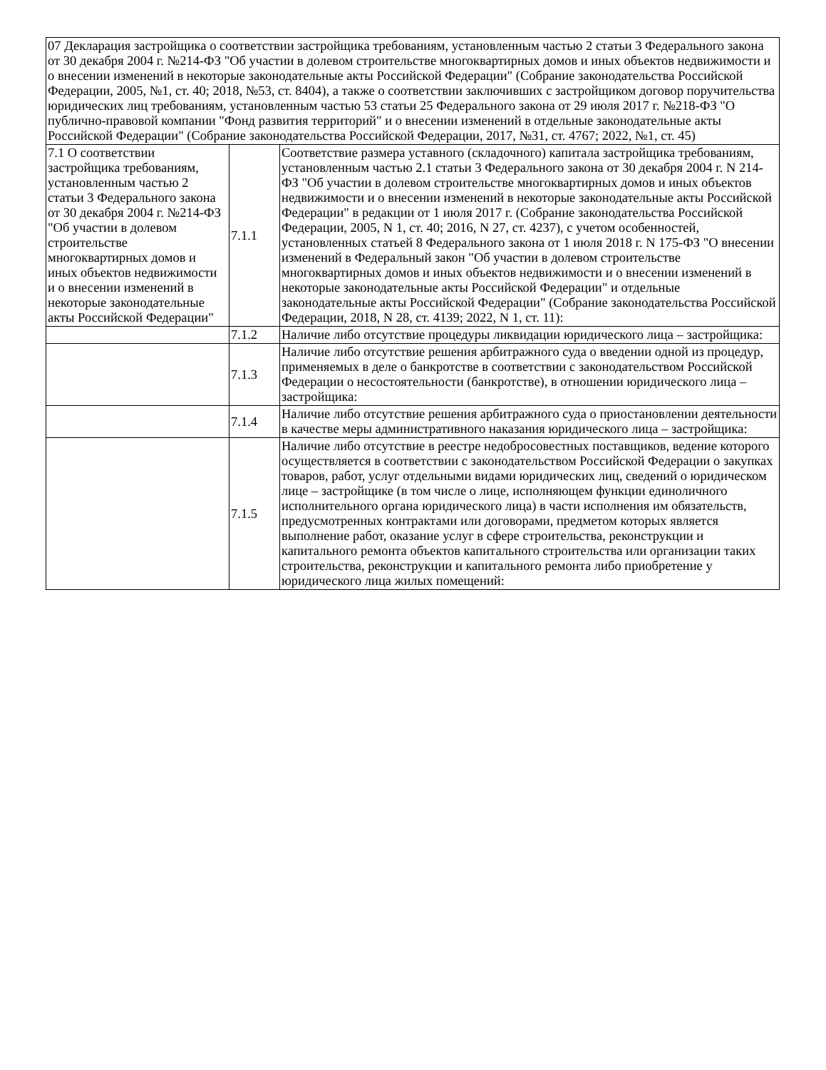| 07 Декларация застройщика о соответствии застройщика требованиям, установленным частью 2 статьи 3 Федерального закона от 30 декабря 2004 г. №214-ФЗ "Об участии в долевом строительстве многоквартирных домов и иных объектов недвижимости и о внесении изменений в некоторые законодательные акты Российской Федерации" (Собрание законодательства Российской Федерации, 2005, №1, ст. 40; 2018, №53, ст. 8404), а также о соответствии заключивших с застройщиком договор поручительства юридических лиц требованиям, установленным частью 53 статьи 25 Федерального закона от 29 июля 2017 г. №218-ФЗ "О публично-правовой компании "Фонд развития территорий" и о внесении изменений в отдельные законодательные акты Российской Федерации" (Собрание законодательства Российской Федерации, 2017, №31, ст. 4767; 2022, №1, ст. 45) | | |
| 7.1 О соответствии застройщика требованиям, установленным частью 2 статьи 3 Федерального закона от 30 декабря 2004 г. №214-ФЗ "Об участии в долевом строительстве многоквартирных домов и иных объектов недвижимости и о внесении изменений в некоторые законодательные акты Российской Федерации" | 7.1.1 | Соответствие размера уставного (складочного) капитала застройщика требованиям, установленным частью 2.1 статьи 3 Федерального закона от 30 декабря 2004 г. N 214-ФЗ "Об участии в долевом строительстве многоквартирных домов и иных объектов недвижимости и о внесении изменений в некоторые законодательные акты Российской Федерации" в редакции от 1 июля 2017 г. (Собрание законодательства Российской Федерации, 2005, N 1, ст. 40; 2016, N 27, ст. 4237), с учетом особенностей, установленных статьей 8 Федерального закона от 1 июля 2018 г. N 175-ФЗ "О внесении изменений в Федеральный закон "Об участии в долевом строительстве многоквартирных домов и иных объектов недвижимости и о внесении изменений в некоторые законодательные акты Российской Федерации" и отдельные законодательные акты Российской Федерации" (Собрание законодательства Российской Федерации, 2018, N 28, ст. 4139; 2022, N 1, ст. 11): |
| | 7.1.2 | Наличие либо отсутствие процедуры ликвидации юридического лица – застройщика: |
| | 7.1.3 | Наличие либо отсутствие решения арбитражного суда о введении одной из процедур, применяемых в деле о банкротстве в соответствии с законодательством Российской Федерации о несостоятельности (банкротстве), в отношении юридического лица – застройщика: |
| | 7.1.4 | Наличие либо отсутствие решения арбитражного суда о приостановлении деятельности в качестве меры административного наказания юридического лица – застройщика: |
| | 7.1.5 | Наличие либо отсутствие в реестре недобросовестных поставщиков, ведение которого осуществляется в соответствии с законодательством Российской Федерации о закупках товаров, работ, услуг отдельными видами юридических лиц, сведений о юридическом лице – застройщике (в том числе о лице, исполняющем функции единоличного исполнительного органа юридического лица) в части исполнения им обязательств, предусмотренных контрактами или договорами, предметом которых является выполнение работ, оказание услуг в сфере строительства, реконструкции и капитального ремонта объектов капитального строительства или организации таких строительства, реконструкции и капитального ремонта либо приобретение у юридического лица жилых помещений: |